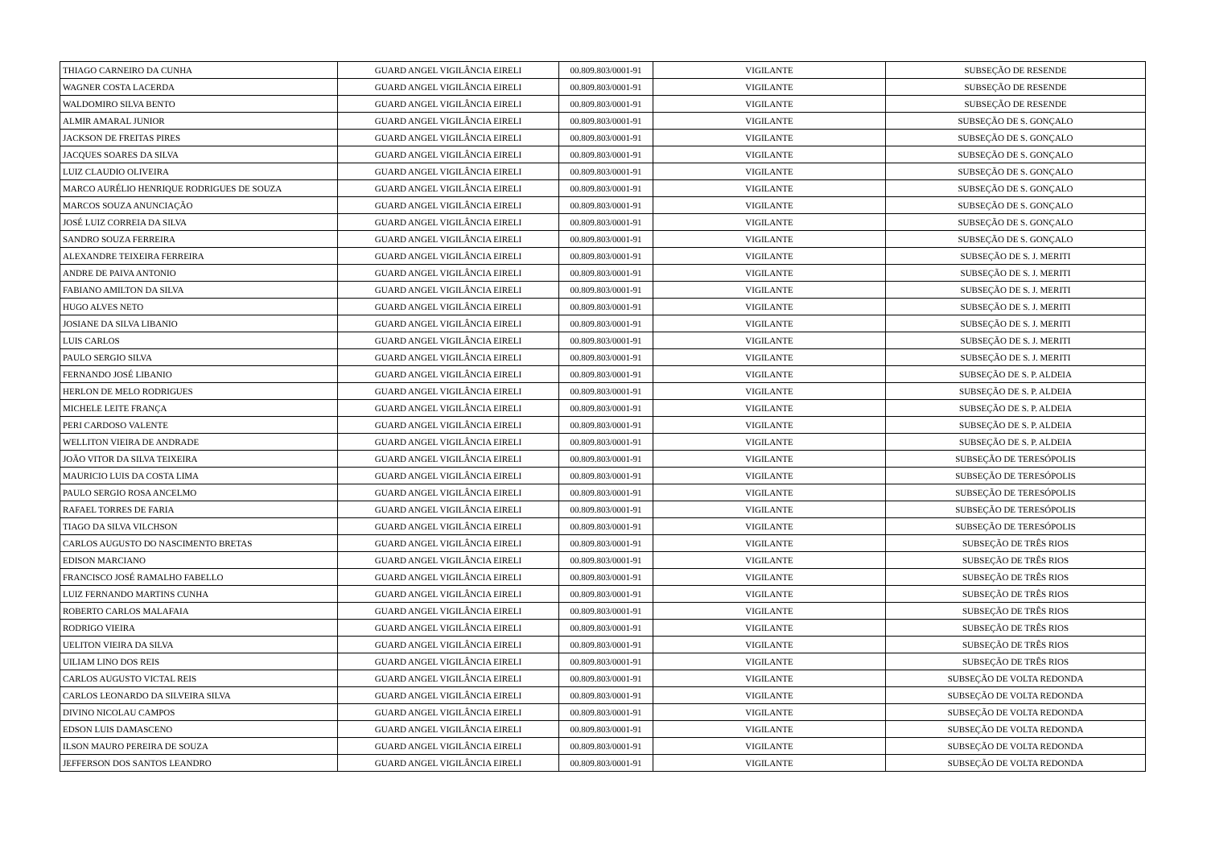| THIAGO CARNEIRO DA CUNHA | GUARD ANGEL VIGILÂNCIA EIRELI | 00.809.803/0001-91 | VIGILANTE | SUBSEÇÃO DE RESENDE |
| WAGNER COSTA LACERDA | GUARD ANGEL VIGILÂNCIA EIRELI | 00.809.803/0001-91 | VIGILANTE | SUBSEÇÃO DE RESENDE |
| WALDOMIRO SILVA BENTO | GUARD ANGEL VIGILÂNCIA EIRELI | 00.809.803/0001-91 | VIGILANTE | SUBSEÇÃO DE RESENDE |
| ALMIR AMARAL JUNIOR | GUARD ANGEL VIGILÂNCIA EIRELI | 00.809.803/0001-91 | VIGILANTE | SUBSEÇÃO DE S. GONÇALO |
| JACKSON DE FREITAS PIRES | GUARD ANGEL VIGILÂNCIA EIRELI | 00.809.803/0001-91 | VIGILANTE | SUBSEÇÃO DE S. GONÇALO |
| JACQUES SOARES DA SILVA | GUARD ANGEL VIGILÂNCIA EIRELI | 00.809.803/0001-91 | VIGILANTE | SUBSEÇÃO DE S. GONÇALO |
| LUIZ CLAUDIO OLIVEIRA | GUARD ANGEL VIGILÂNCIA EIRELI | 00.809.803/0001-91 | VIGILANTE | SUBSEÇÃO DE S. GONÇALO |
| MARCO AURÉLIO HENRIQUE RODRIGUES DE SOUZA | GUARD ANGEL VIGILÂNCIA EIRELI | 00.809.803/0001-91 | VIGILANTE | SUBSEÇÃO DE S. GONÇALO |
| MARCOS SOUZA ANUNCIAÇÃO | GUARD ANGEL VIGILÂNCIA EIRELI | 00.809.803/0001-91 | VIGILANTE | SUBSEÇÃO DE S. GONÇALO |
| JOSÉ LUIZ CORREIA DA SILVA | GUARD ANGEL VIGILÂNCIA EIRELI | 00.809.803/0001-91 | VIGILANTE | SUBSEÇÃO DE S. GONÇALO |
| SANDRO SOUZA FERREIRA | GUARD ANGEL VIGILÂNCIA EIRELI | 00.809.803/0001-91 | VIGILANTE | SUBSEÇÃO DE S. GONÇALO |
| ALEXANDRE TEIXEIRA FERREIRA | GUARD ANGEL VIGILÂNCIA EIRELI | 00.809.803/0001-91 | VIGILANTE | SUBSEÇÃO DE S. J. MERITI |
| ANDRE DE PAIVA ANTONIO | GUARD ANGEL VIGILÂNCIA EIRELI | 00.809.803/0001-91 | VIGILANTE | SUBSEÇÃO DE S. J. MERITI |
| FABIANO AMILTON DA SILVA | GUARD ANGEL VIGILÂNCIA EIRELI | 00.809.803/0001-91 | VIGILANTE | SUBSEÇÃO DE S. J. MERITI |
| HUGO ALVES NETO | GUARD ANGEL VIGILÂNCIA EIRELI | 00.809.803/0001-91 | VIGILANTE | SUBSEÇÃO DE S. J. MERITI |
| JOSIANE DA SILVA LIBANIO | GUARD ANGEL VIGILÂNCIA EIRELI | 00.809.803/0001-91 | VIGILANTE | SUBSEÇÃO DE S. J. MERITI |
| LUIS CARLOS | GUARD ANGEL VIGILÂNCIA EIRELI | 00.809.803/0001-91 | VIGILANTE | SUBSEÇÃO DE S. J. MERITI |
| PAULO SERGIO SILVA | GUARD ANGEL VIGILÂNCIA EIRELI | 00.809.803/0001-91 | VIGILANTE | SUBSEÇÃO DE S. J. MERITI |
| FERNANDO JOSÉ LIBANIO | GUARD ANGEL VIGILÂNCIA EIRELI | 00.809.803/0001-91 | VIGILANTE | SUBSEÇÃO DE S. P. ALDEIA |
| HERLON DE MELO RODRIGUES | GUARD ANGEL VIGILÂNCIA EIRELI | 00.809.803/0001-91 | VIGILANTE | SUBSEÇÃO DE S. P. ALDEIA |
| MICHELE LEITE FRANÇA | GUARD ANGEL VIGILÂNCIA EIRELI | 00.809.803/0001-91 | VIGILANTE | SUBSEÇÃO DE S. P. ALDEIA |
| PERI CARDOSO VALENTE | GUARD ANGEL VIGILÂNCIA EIRELI | 00.809.803/0001-91 | VIGILANTE | SUBSEÇÃO DE S. P. ALDEIA |
| WELLITON VIEIRA DE ANDRADE | GUARD ANGEL VIGILÂNCIA EIRELI | 00.809.803/0001-91 | VIGILANTE | SUBSEÇÃO DE S. P. ALDEIA |
| JOÃO VITOR DA SILVA TEIXEIRA | GUARD ANGEL VIGILÂNCIA EIRELI | 00.809.803/0001-91 | VIGILANTE | SUBSEÇÃO DE TERESÓPOLIS |
| MAURICIO LUIS DA COSTA LIMA | GUARD ANGEL VIGILÂNCIA EIRELI | 00.809.803/0001-91 | VIGILANTE | SUBSEÇÃO DE TERESÓPOLIS |
| PAULO SERGIO ROSA ANCELMO | GUARD ANGEL VIGILÂNCIA EIRELI | 00.809.803/0001-91 | VIGILANTE | SUBSEÇÃO DE TERESÓPOLIS |
| RAFAEL TORRES DE FARIA | GUARD ANGEL VIGILÂNCIA EIRELI | 00.809.803/0001-91 | VIGILANTE | SUBSEÇÃO DE TERESÓPOLIS |
| TIAGO DA SILVA VILCHSON | GUARD ANGEL VIGILÂNCIA EIRELI | 00.809.803/0001-91 | VIGILANTE | SUBSEÇÃO DE TERESÓPOLIS |
| CARLOS AUGUSTO DO NASCIMENTO BRETAS | GUARD ANGEL VIGILÂNCIA EIRELI | 00.809.803/0001-91 | VIGILANTE | SUBSEÇÃO DE TRÊS RIOS |
| EDISON MARCIANO | GUARD ANGEL VIGILÂNCIA EIRELI | 00.809.803/0001-91 | VIGILANTE | SUBSEÇÃO DE TRÊS RIOS |
| FRANCISCO JOSÉ RAMALHO FABELLO | GUARD ANGEL VIGILÂNCIA EIRELI | 00.809.803/0001-91 | VIGILANTE | SUBSEÇÃO DE TRÊS RIOS |
| LUIZ FERNANDO MARTINS CUNHA | GUARD ANGEL VIGILÂNCIA EIRELI | 00.809.803/0001-91 | VIGILANTE | SUBSEÇÃO DE TRÊS RIOS |
| ROBERTO CARLOS MALAFAIA | GUARD ANGEL VIGILÂNCIA EIRELI | 00.809.803/0001-91 | VIGILANTE | SUBSEÇÃO DE TRÊS RIOS |
| RODRIGO VIEIRA | GUARD ANGEL VIGILÂNCIA EIRELI | 00.809.803/0001-91 | VIGILANTE | SUBSEÇÃO DE TRÊS RIOS |
| UELITON VIEIRA DA SILVA | GUARD ANGEL VIGILÂNCIA EIRELI | 00.809.803/0001-91 | VIGILANTE | SUBSEÇÃO DE TRÊS RIOS |
| UILIAM LINO DOS REIS | GUARD ANGEL VIGILÂNCIA EIRELI | 00.809.803/0001-91 | VIGILANTE | SUBSEÇÃO DE TRÊS RIOS |
| CARLOS AUGUSTO VICTAL REIS | GUARD ANGEL VIGILÂNCIA EIRELI | 00.809.803/0001-91 | VIGILANTE | SUBSEÇÃO DE VOLTA REDONDA |
| CARLOS LEONARDO DA SILVEIRA SILVA | GUARD ANGEL VIGILÂNCIA EIRELI | 00.809.803/0001-91 | VIGILANTE | SUBSEÇÃO DE VOLTA REDONDA |
| DIVINO NICOLAU CAMPOS | GUARD ANGEL VIGILÂNCIA EIRELI | 00.809.803/0001-91 | VIGILANTE | SUBSEÇÃO DE VOLTA REDONDA |
| EDSON LUIS DAMASCENO | GUARD ANGEL VIGILÂNCIA EIRELI | 00.809.803/0001-91 | VIGILANTE | SUBSEÇÃO DE VOLTA REDONDA |
| ILSON MAURO PEREIRA DE SOUZA | GUARD ANGEL VIGILÂNCIA EIRELI | 00.809.803/0001-91 | VIGILANTE | SUBSEÇÃO DE VOLTA REDONDA |
| JEFFERSON DOS SANTOS LEANDRO | GUARD ANGEL VIGILÂNCIA EIRELI | 00.809.803/0001-91 | VIGILANTE | SUBSEÇÃO DE VOLTA REDONDA |